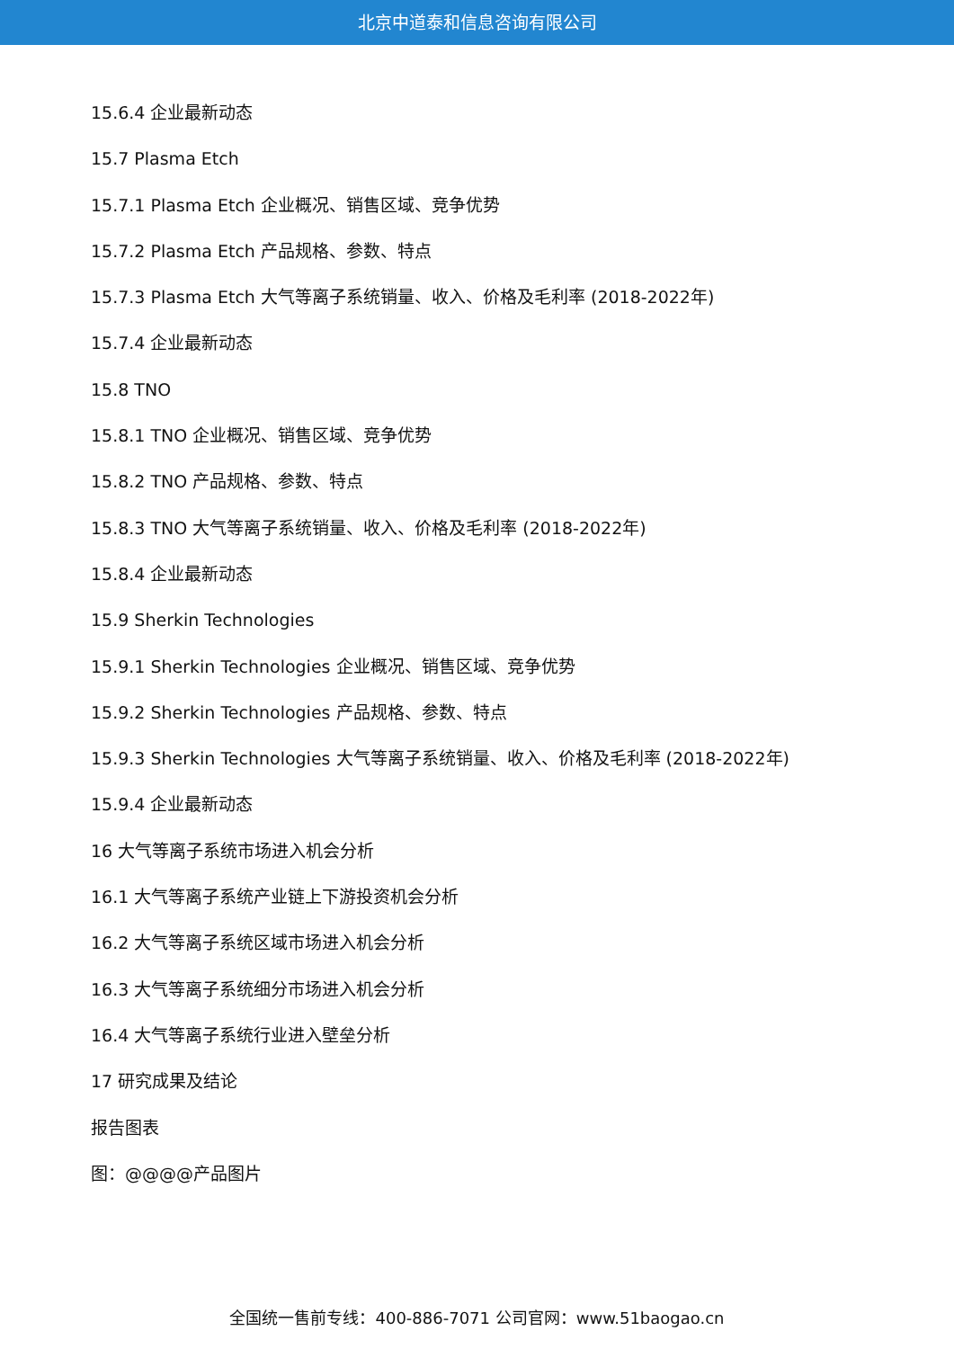北京中道泰和信息咨询有限公司
15.6.4 企业最新动态
15.7 Plasma Etch
15.7.1 Plasma Etch 企业概况、销售区域、竞争优势
15.7.2 Plasma Etch 产品规格、参数、特点
15.7.3 Plasma Etch 大气等离子系统销量、收入、价格及毛利率 (2018-2022年)
15.7.4 企业最新动态
15.8 TNO
15.8.1 TNO 企业概况、销售区域、竞争优势
15.8.2 TNO 产品规格、参数、特点
15.8.3 TNO 大气等离子系统销量、收入、价格及毛利率 (2018-2022年)
15.8.4 企业最新动态
15.9 Sherkin Technologies
15.9.1 Sherkin Technologies 企业概况、销售区域、竞争优势
15.9.2 Sherkin Technologies 产品规格、参数、特点
15.9.3 Sherkin Technologies 大气等离子系统销量、收入、价格及毛利率 (2018-2022年)
15.9.4 企业最新动态
16 大气等离子系统市场进入机会分析
16.1 大气等离子系统产业链上下游投资机会分析
16.2 大气等离子系统区域市场进入机会分析
16.3 大气等离子系统细分市场进入机会分析
16.4 大气等离子系统行业进入壁垒分析
17 研究成果及结论
报告图表
图：@@@@产品图片
全国统一售前专线：400-886-7071 公司官网：www.51baogao.cn